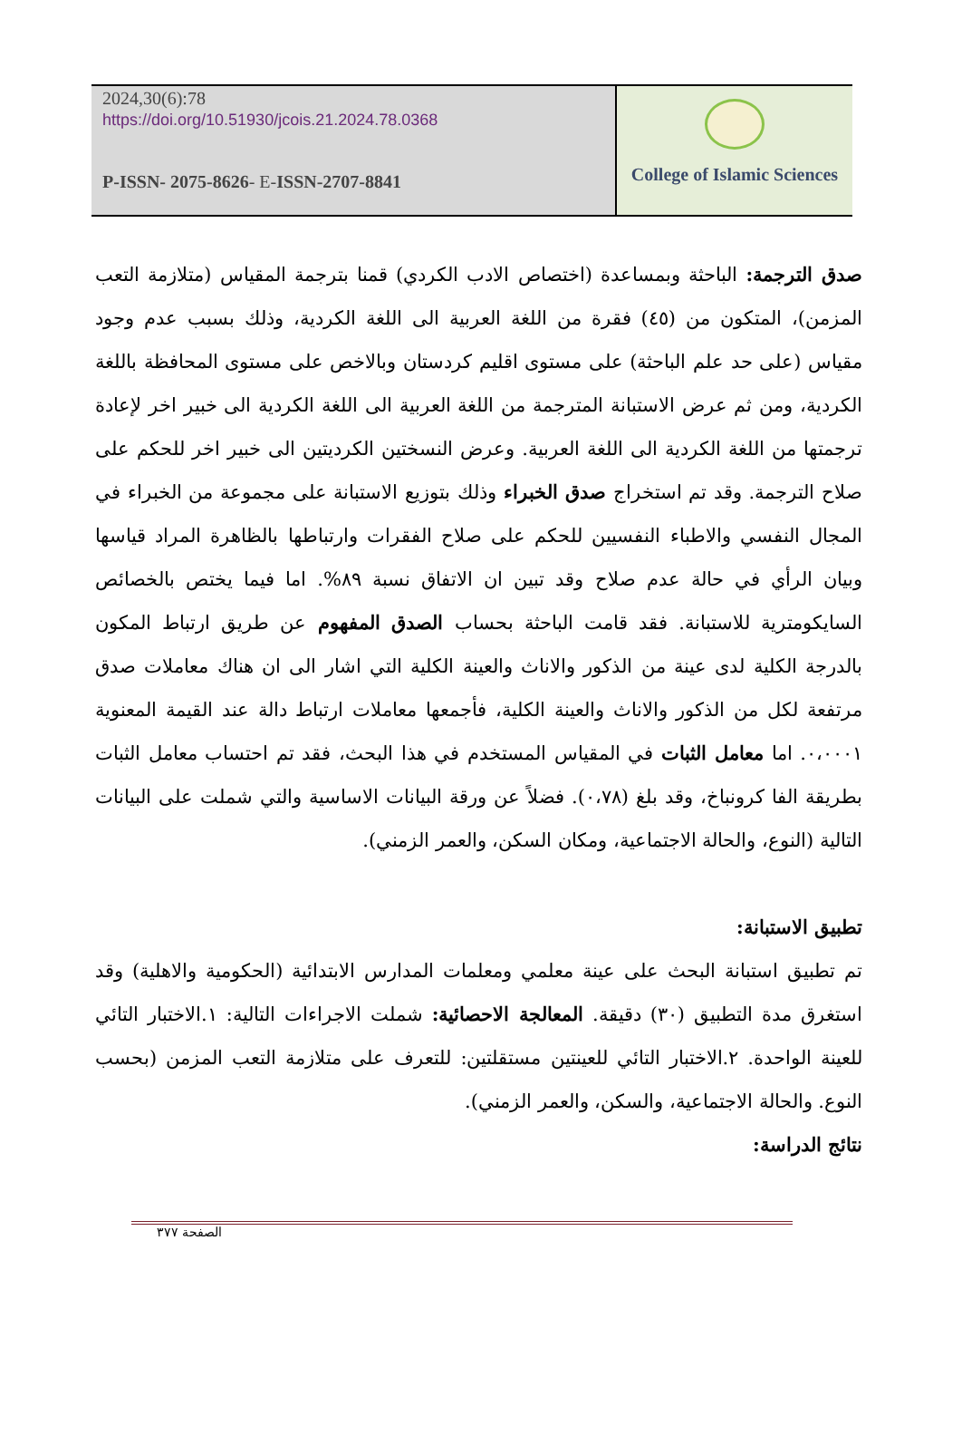2024,30(6):78
https://doi.org/10.51930/jcois.21.2024.78.0368
P-ISSN- 2075-8626- E-ISSN-2707-8841
College of Islamic Sciences
صدق الترجمة: الباحثة وبمساعدة (اختصاص الادب الكردي) قمنا بترجمة المقياس (متلازمة التعب المزمن)، المتكون من (٤٥) فقرة من اللغة العربية الى اللغة الكردية، وذلك بسبب عدم وجود مقياس (على حد علم الباحثة) على مستوى اقليم كردستان وبالاخص على مستوى المحافظة باللغة الكردية، ومن ثم عرض الاستبانة المترجمة من اللغة العربية الى اللغة الكردية الى خبير اخر لإعادة ترجمتها من اللغة الكردية الى اللغة العربية. وعرض النسختين الكرديتين الى خبير اخر للحكم على صلاح الترجمة. وقد تم استخراج صدق الخبراء وذلك بتوزيع الاستبانة على مجموعة من الخبراء في المجال النفسي والاطباء النفسيين للحكم على صلاح الفقرات وارتباطها بالظاهرة المراد قياسها وبيان الرأي في حالة عدم صلاح وقد تبين ان الاتفاق نسبة ٨٩%. اما فيما يختص بالخصائص السايكومترية للاستبانة. فقد قامت الباحثة بحساب الصدق المفهوم عن طريق ارتباط المكون بالدرجة الكلية لدى عينة من الذكور والاناث والعينة الكلية التي اشار الى ان هناك معاملات صدق مرتفعة لكل من الذكور والاناث والعينة الكلية، فأجمعها معاملات ارتباط دالة عند القيمة المعنوية ٠،٠٠٠١. اما معامل الثبات في المقياس المستخدم في هذا البحث، فقد تم احتساب معامل الثبات بطريقة الفا كرونباخ، وقد بلغ (٠،٧٨). فضلاً عن ورقة البيانات الاساسية والتي شملت على البيانات التالية (النوع، والحالة الاجتماعية، ومكان السكن، والعمر الزمني).
تطبيق الاستبانة:
تم تطبيق استبانة البحث على عينة معلمي ومعلمات المدارس الابتدائية (الحكومية والاهلية) وقد استغرق مدة التطبيق (٣٠) دقيقة. المعالجة الاحصائية: شملت الاجراءات التالية: ١.الاختبار التائي للعينة الواحدة. ٢.الاختبار التائي للعينتين مستقلتين: للتعرف على متلازمة التعب المزمن (بحسب النوع. والحالة الاجتماعية، والسكن، والعمر الزمني).
نتائج الدراسة:
الصفحة ٣٧٧